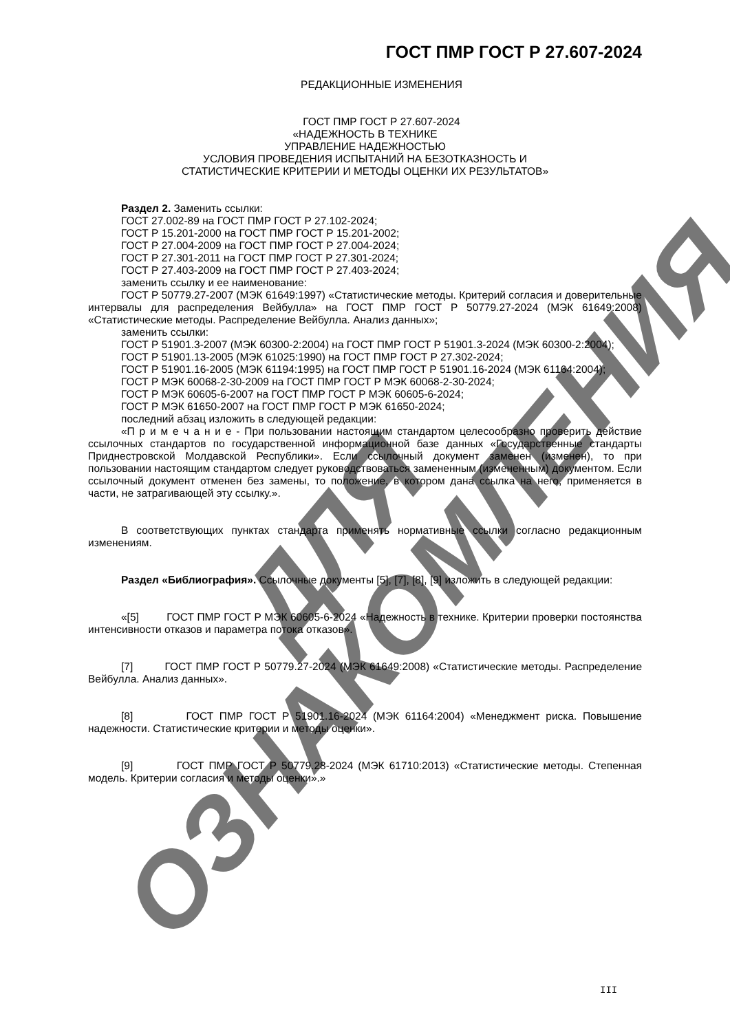ДЛЯ ОЗНАКОМЛЕНИЯ
ГОСТ ПМР ГОСТ Р 27.607-2024
РЕДАКЦИОННЫЕ ИЗМЕНЕНИЯ
ГОСТ ПМР ГОСТ Р 27.607-2024
«НАДЕЖНОСТЬ В ТЕХНИКЕ
УПРАВЛЕНИЕ НАДЕЖНОСТЬЮ
УСЛОВИЯ ПРОВЕДЕНИЯ ИСПЫТАНИЙ НА БЕЗОТКАЗНОСТЬ И
СТАТИСТИЧЕСКИЕ КРИТЕРИИ И МЕТОДЫ ОЦЕНКИ ИХ РЕЗУЛЬТАТОВ»
Раздел 2. Заменить ссылки:
ГОСТ 27.002-89 на ГОСТ ПМР ГОСТ Р 27.102-2024;
ГОСТ Р 15.201-2000 на ГОСТ ПМР ГОСТ Р 15.201-2002;
ГОСТ Р 27.004-2009 на ГОСТ ПМР ГОСТ Р 27.004-2024;
ГОСТ Р 27.301-2011 на ГОСТ ПМР ГОСТ Р 27.301-2024;
ГОСТ Р 27.403-2009 на ГОСТ ПМР ГОСТ Р 27.403-2024;
заменить ссылку и ее наименование:
ГОСТ Р 50779.27-2007 (МЭК 61649:1997) «Статистические методы. Критерий согласия и доверительные интервалы для распределения Вейбулла» на ГОСТ ПМР ГОСТ Р 50779.27-2024 (МЭК 61649:2008) «Статистические методы. Распределение Вейбулла. Анализ данных»;
заменить ссылки:
ГОСТ Р 51901.3-2007 (МЭК 60300-2:2004) на ГОСТ ПМР ГОСТ Р 51901.3-2024 (МЭК 60300-2:2004);
ГОСТ Р 51901.13-2005 (МЭК 61025:1990) на ГОСТ ПМР ГОСТ Р 27.302-2024;
ГОСТ Р 51901.16-2005 (МЭК 61194:1995) на ГОСТ ПМР ГОСТ Р 51901.16-2024 (МЭК 61164:2004);
ГОСТ Р МЭК 60068-2-30-2009 на ГОСТ ПМР ГОСТ Р МЭК 60068-2-30-2024;
ГОСТ Р МЭК 60605-6-2007 на ГОСТ ПМР ГОСТ Р МЭК 60605-6-2024;
ГОСТ Р МЭК 61650-2007 на ГОСТ ПМР ГОСТ Р МЭК 61650-2024;
последний абзац изложить в следующей редакции:
«П р и м е ч а н и е - При пользовании настоящим стандартом целесообразно проверить действие ссылочных стандартов по государственной информационной базе данных «Государственные стандарты Приднестровской Молдавской Республики». Если ссылочный документ заменен (изменен), то при пользовании настоящим стандартом следует руководствоваться замененным (измененным) документом. Если ссылочный документ отменен без замены, то положение, в котором дана ссылка на него, применяется в части, не затрагивающей эту ссылку.».
В соответствующих пунктах стандарта применять нормативные ссылки согласно редакционным изменениям.
Раздел «Библиография». Ссылочные документы [5], [7], [8], [9] изложить в следующей редакции:
«[5] ГОСТ ПМР ГОСТ Р МЭК 60605-6-2024 «Надежность в технике. Критерии проверки постоянства интенсивности отказов и параметра потока отказов».
[7] ГОСТ ПМР ГОСТ Р 50779.27-2024 (МЭК 61649:2008) «Статистические методы. Распределение Вейбулла. Анализ данных».
[8] ГОСТ ПМР ГОСТ Р 51901.16-2024 (МЭК 61164:2004) «Менеджмент риска. Повышение надежности. Статистические критерии и методы оценки».
[9] ГОСТ ПМР ГОСТ Р 50779.28-2024 (МЭК 61710:2013) «Статистические методы. Степенная модель. Критерии согласия и методы оценки».»
III